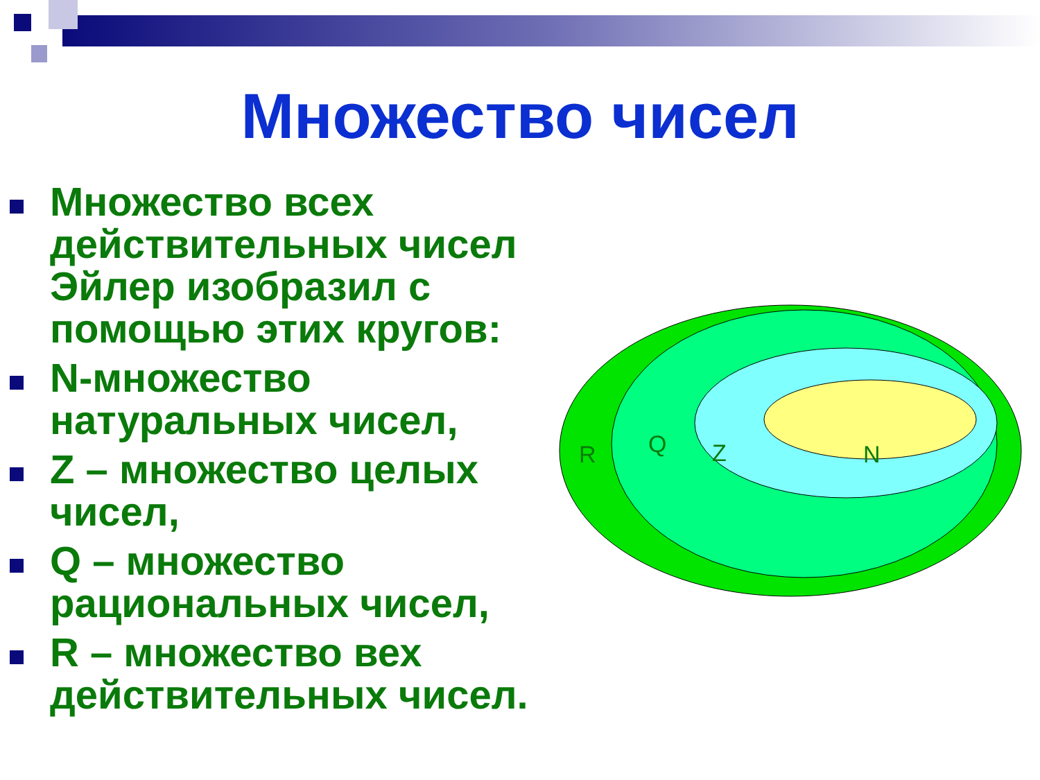Множество чисел
Множество всех действительных чисел Эйлер изобразил с помощью этих кругов:
N-множество натуральных чисел,
Z – множество целых чисел,
Q – множество рациональных чисел,
R – множество вех действительных чисел.
R
Q
Z
N